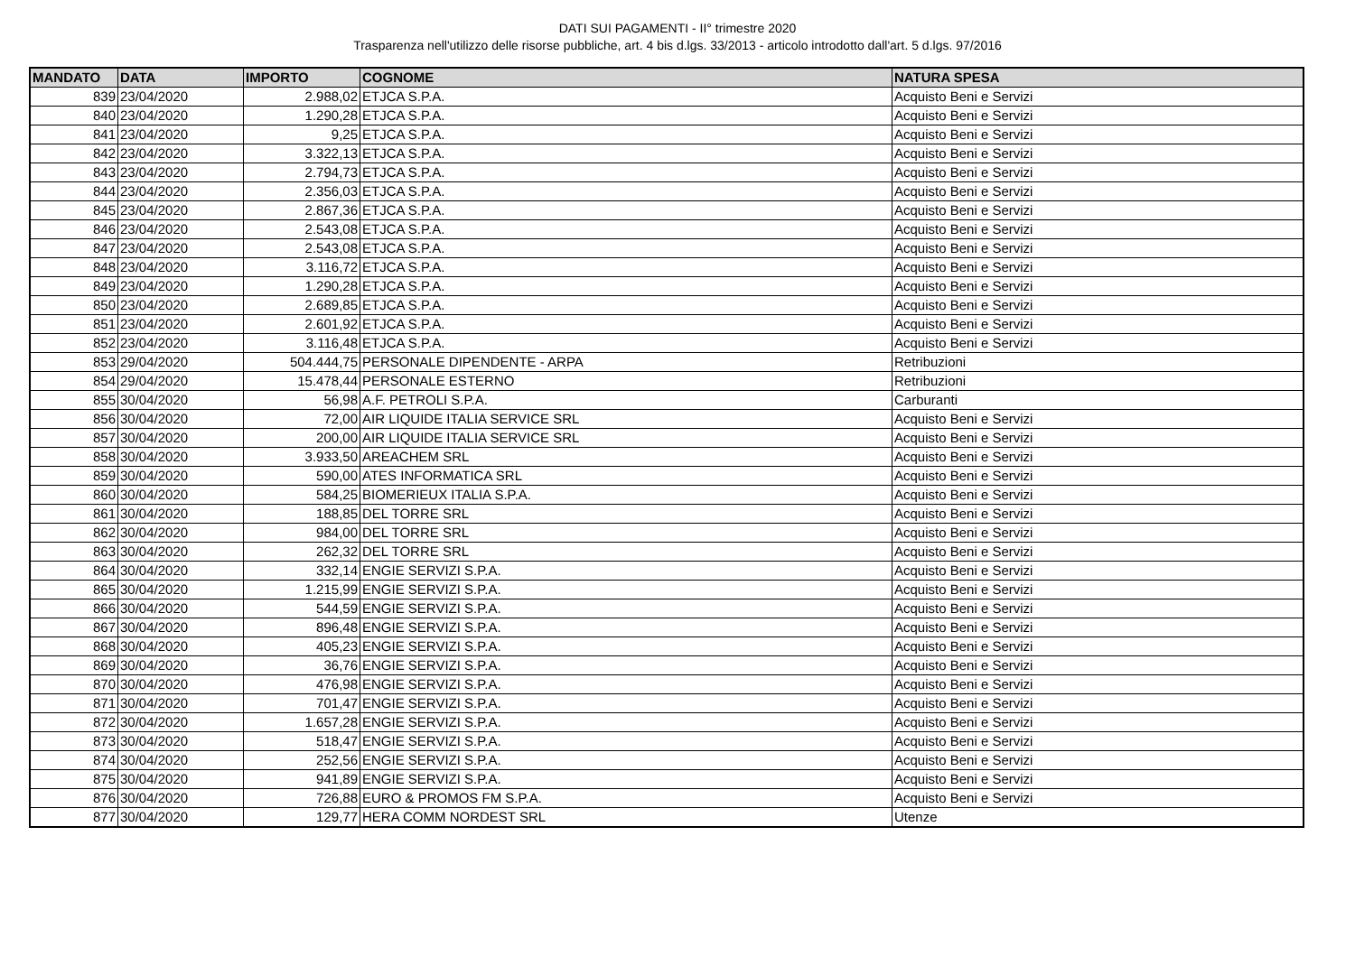DATI SUI PAGAMENTI - II° trimestre 2020
Trasparenza nell'utilizzo delle risorse pubbliche, art. 4 bis d.lgs. 33/2013 - articolo introdotto dall'art. 5 d.lgs. 97/2016
| MANDATO | DATA | IMPORTO | COGNOME | NATURA SPESA |
| --- | --- | --- | --- | --- |
| 839 | 23/04/2020 | 2.988,02 | ETJCA S.P.A. | Acquisto Beni e Servizi |
| 840 | 23/04/2020 | 1.290,28 | ETJCA S.P.A. | Acquisto Beni e Servizi |
| 841 | 23/04/2020 | 9,25 | ETJCA S.P.A. | Acquisto Beni e Servizi |
| 842 | 23/04/2020 | 3.322,13 | ETJCA S.P.A. | Acquisto Beni e Servizi |
| 843 | 23/04/2020 | 2.794,73 | ETJCA S.P.A. | Acquisto Beni e Servizi |
| 844 | 23/04/2020 | 2.356,03 | ETJCA S.P.A. | Acquisto Beni e Servizi |
| 845 | 23/04/2020 | 2.867,36 | ETJCA S.P.A. | Acquisto Beni e Servizi |
| 846 | 23/04/2020 | 2.543,08 | ETJCA S.P.A. | Acquisto Beni e Servizi |
| 847 | 23/04/2020 | 2.543,08 | ETJCA S.P.A. | Acquisto Beni e Servizi |
| 848 | 23/04/2020 | 3.116,72 | ETJCA S.P.A. | Acquisto Beni e Servizi |
| 849 | 23/04/2020 | 1.290,28 | ETJCA S.P.A. | Acquisto Beni e Servizi |
| 850 | 23/04/2020 | 2.689,85 | ETJCA S.P.A. | Acquisto Beni e Servizi |
| 851 | 23/04/2020 | 2.601,92 | ETJCA S.P.A. | Acquisto Beni e Servizi |
| 852 | 23/04/2020 | 3.116,48 | ETJCA S.P.A. | Acquisto Beni e Servizi |
| 853 | 29/04/2020 | 504.444,75 | PERSONALE DIPENDENTE - ARPA | Retribuzioni |
| 854 | 29/04/2020 | 15.478,44 | PERSONALE ESTERNO | Retribuzioni |
| 855 | 30/04/2020 | 56,98 | A.F. PETROLI S.P.A. | Carburanti |
| 856 | 30/04/2020 | 72,00 | AIR LIQUIDE ITALIA SERVICE SRL | Acquisto Beni e Servizi |
| 857 | 30/04/2020 | 200,00 | AIR LIQUIDE ITALIA SERVICE SRL | Acquisto Beni e Servizi |
| 858 | 30/04/2020 | 3.933,50 | AREACHEM SRL | Acquisto Beni e Servizi |
| 859 | 30/04/2020 | 590,00 | ATES INFORMATICA SRL | Acquisto Beni e Servizi |
| 860 | 30/04/2020 | 584,25 | BIOMERIEUX ITALIA S.P.A. | Acquisto Beni e Servizi |
| 861 | 30/04/2020 | 188,85 | DEL TORRE SRL | Acquisto Beni e Servizi |
| 862 | 30/04/2020 | 984,00 | DEL TORRE SRL | Acquisto Beni e Servizi |
| 863 | 30/04/2020 | 262,32 | DEL TORRE SRL | Acquisto Beni e Servizi |
| 864 | 30/04/2020 | 332,14 | ENGIE SERVIZI S.P.A. | Acquisto Beni e Servizi |
| 865 | 30/04/2020 | 1.215,99 | ENGIE SERVIZI S.P.A. | Acquisto Beni e Servizi |
| 866 | 30/04/2020 | 544,59 | ENGIE SERVIZI S.P.A. | Acquisto Beni e Servizi |
| 867 | 30/04/2020 | 896,48 | ENGIE SERVIZI S.P.A. | Acquisto Beni e Servizi |
| 868 | 30/04/2020 | 405,23 | ENGIE SERVIZI S.P.A. | Acquisto Beni e Servizi |
| 869 | 30/04/2020 | 36,76 | ENGIE SERVIZI S.P.A. | Acquisto Beni e Servizi |
| 870 | 30/04/2020 | 476,98 | ENGIE SERVIZI S.P.A. | Acquisto Beni e Servizi |
| 871 | 30/04/2020 | 701,47 | ENGIE SERVIZI S.P.A. | Acquisto Beni e Servizi |
| 872 | 30/04/2020 | 1.657,28 | ENGIE SERVIZI S.P.A. | Acquisto Beni e Servizi |
| 873 | 30/04/2020 | 518,47 | ENGIE SERVIZI S.P.A. | Acquisto Beni e Servizi |
| 874 | 30/04/2020 | 252,56 | ENGIE SERVIZI S.P.A. | Acquisto Beni e Servizi |
| 875 | 30/04/2020 | 941,89 | ENGIE SERVIZI S.P.A. | Acquisto Beni e Servizi |
| 876 | 30/04/2020 | 726,88 | EURO & PROMOS FM S.P.A. | Acquisto Beni e Servizi |
| 877 | 30/04/2020 | 129,77 | HERA COMM NORDEST SRL | Utenze |